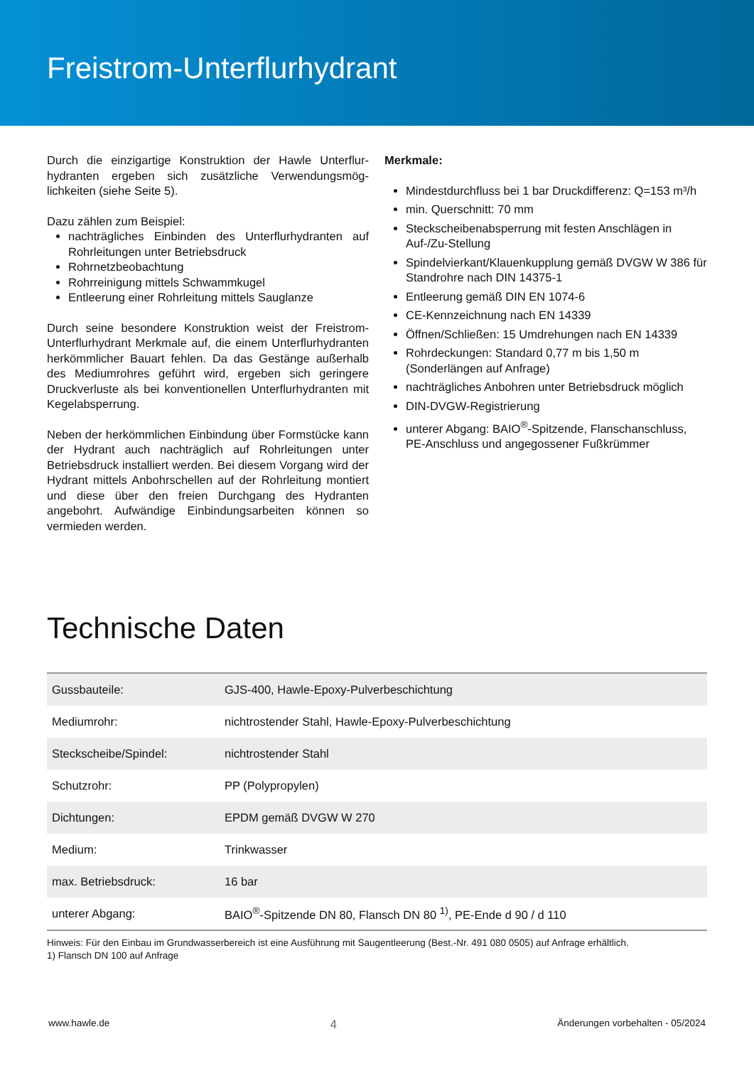Freistrom-Unterflurhydrant
Durch die einzigartige Konstruktion der Hawle Unterflur­hydranten ergeben sich zusätzliche Verwendungsmög­lichkeiten (siehe Seite 5).
Dazu zählen zum Beispiel:
nachträgliches Einbinden des Unterflurhydranten auf Rohrleitungen unter Betriebsdruck
Rohrnetzbeobachtung
Rohrreinigung mittels Schwammkugel
Entleerung einer Rohrleitung mittels Sauglanze
Durch seine besondere Konstruktion weist der Freis­trom-Unterflurhydrant Merkmale auf, die einem Unterflurhydranten herkömmlicher Bauart fehlen. Da das Gestänge außerhalb des Mediumrohres geführt wird, ergeben sich geringere Druckverluste als bei konventionellen Unterflurhydranten mit Kegelabsperrung.
Neben der herkömmlichen Einbindung über Formstücke kann der Hydrant auch nachträglich auf Rohrleitungen unter Betriebsdruck installiert werden. Bei diesem Vorgang wird der Hydrant mittels Anbohrschellen auf der Rohrleitung montiert und diese über den freien Durch­gang des Hydranten angebohrt. Aufwändige Einbin­dungsarbeiten können so vermieden werden.
Merkmale:
Mindestdurchfluss bei 1 bar Druckdifferenz: Q=153 m³/h
min. Querschnitt: 70 mm
Steckscheibenabsperrung mit festen Anschlägen in Auf-/Zu-Stellung
Spindelvierkant/Klauenkupplung gemäß DVGW W 386 für Standrohre nach DIN 14375-1
Entleerung gemäß DIN EN 1074-6
CE-Kennzeichnung nach EN 14339
Öffnen/Schließen: 15 Umdrehungen nach EN 14339
Rohrdeckungen: Standard 0,77 m bis 1,50 m (Sonderlängen auf Anfrage)
nachträgliches Anbohren unter Betriebsdruck möglich
DIN-DVGW-Registrierung
unterer Abgang: BAIO<sup>®</sup>-Spitzende, Flanschanschluss, PE-Anschluss und angegossener Fußkrümmer
Technische Daten
| Gussbauteile: | GJS-400, Hawle-Epoxy-Pulverbeschichtung |
| Mediumrohr: | nichtrostender Stahl, Hawle-Epoxy-Pulverbeschichtung |
| Steckscheibe/Spindel: | nichtrostender Stahl |
| Schutzrohr: | PP (Polypropylen) |
| Dichtungen: | EPDM gemäß DVGW W 270 |
| Medium: | Trinkwasser |
| max. Betriebsdruck: | 16 bar |
| unterer Abgang: | BAIO<sup>®</sup>-Spitzende DN 80, Flansch DN 80 <sup>1)</sup>, PE-Ende d 90 / d 110 |
Hinweis: Für den Einbau im Grundwasserbereich ist eine Ausführung mit Saugentleerung (Best.-Nr. 491 080 0505) auf Anfrage erhältlich.
1) Flansch DN 100 auf Anfrage
www.hawle.de 4 Änderungen vorbehalten - 05/2024